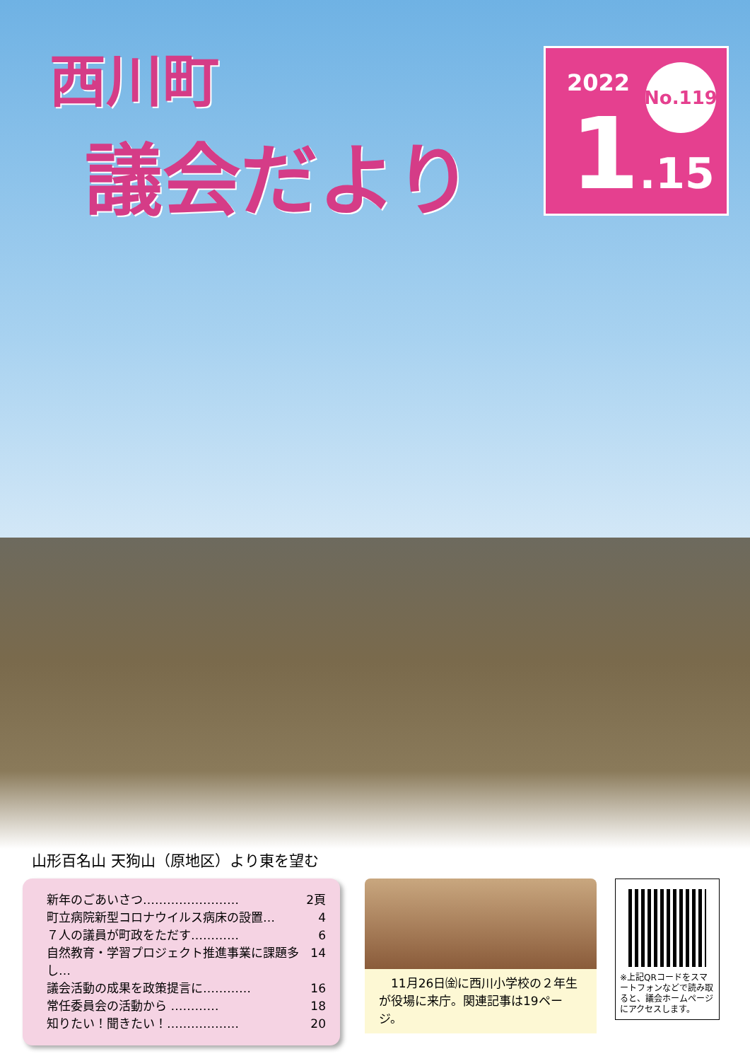西川町
議会だより
2022 No.119
1.15
山形百名山 天狗山（原地区）より東を望む
新年のごあいさつ…………………… 2頁
町立病院新型コロナウイルス病床の設置… 4
７人の議員が町政をただす………… 6
自然教育・学習プロジェクト推進事業に課題多し… 14
議会活動の成果を政策提言に………… 16
常任委員会の活動から ………… 18
知りたい！聞きたい！……………… 20
　11月26日㈮に西川小学校の２年生が役場に来庁。関連記事は19ページ。
※上記QRコードをスマートフォンなどで読み取ると、議会ホームページにアクセスします。